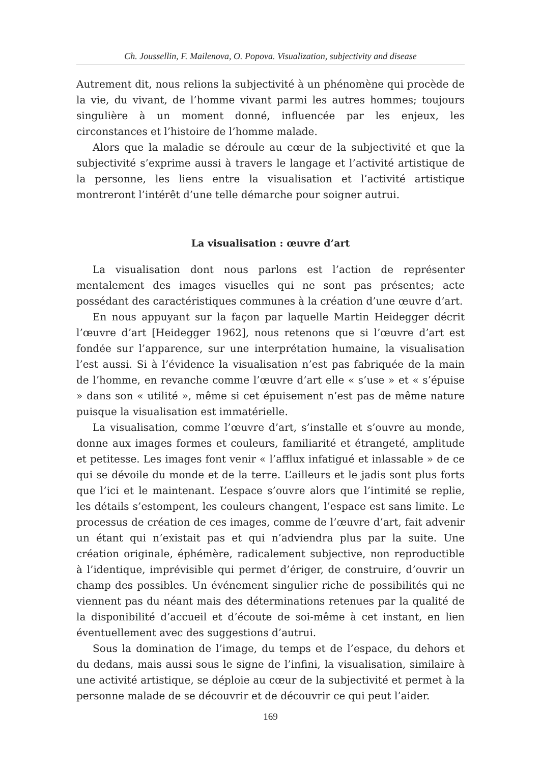Ch. Joussellin, F. Mailenova, O. Popova. Visualization, subjectivity and disease
Autrement dit, nous relions la subjectivité à un phénomène qui procède de la vie, du vivant, de l’homme vivant parmi les autres hommes; toujours singulière à un moment donné, influencée par les enjeux, les circonstances et l’histoire de l’homme malade.
Alors que la maladie se déroule au cœur de la subjectivité et que la subjectivité s’exprime aussi à travers le langage et l’activité artistique de la personne, les liens entre la visualisation et l’activité artistique montreront l’intérêt d’une telle démarche pour soigner autrui.
La visualisation : œuvre d’art
La visualisation dont nous parlons est l’action de représenter mentalement des images visuelles qui ne sont pas présentes; acte possédant des caractéristiques communes à la création d’une œuvre d’art.
En nous appuyant sur la façon par laquelle Martin Heidegger décrit l’œuvre d’art [Heidegger 1962], nous retenons que si l’œuvre d’art est fondée sur l’apparence, sur une interprétation humaine, la visualisation l’est aussi. Si à l’évidence la visualisation n’est pas fabriquée de la main de l’homme, en revanche comme l’œuvre d’art elle « s’use » et « s’épuise » dans son « utilité », même si cet épuisement n’est pas de même nature puisque la visualisation est immatérielle.
La visualisation, comme l’œuvre d’art, s’installe et s’ouvre au monde, donne aux images formes et couleurs, familiarité et étrangeté, amplitude et petitesse. Les images font venir « l’afflux infatigué et inlassable » de ce qui se dévoile du monde et de la terre. L’ailleurs et le jadis sont plus forts que l’ici et le maintenant. L’espace s’ouvre alors que l’intimité se replie, les détails s’estompent, les couleurs changent, l’espace est sans limite. Le processus de création de ces images, comme de l’œuvre d’art, fait advenir un étant qui n’existait pas et qui n’adviendra plus par la suite. Une création originale, éphémère, radicalement subjective, non reproductible à l’identique, imprévisible qui permet d’ériger, de construire, d’ouvrir un champ des possibles. Un événement singulier riche de possibilités qui ne viennent pas du néant mais des déterminations retenues par la qualité de la disponibilité d’accueil et d’écoute de soi-même à cet instant, en lien éventuellement avec des suggestions d’autrui.
Sous la domination de l’image, du temps et de l’espace, du dehors et du dedans, mais aussi sous le signe de l’infini, la visualisation, similaire à une activité artistique, se déploie au cœur de la subjectivité et permet à la personne malade de se découvrir et de découvrir ce qui peut l’aider.
169